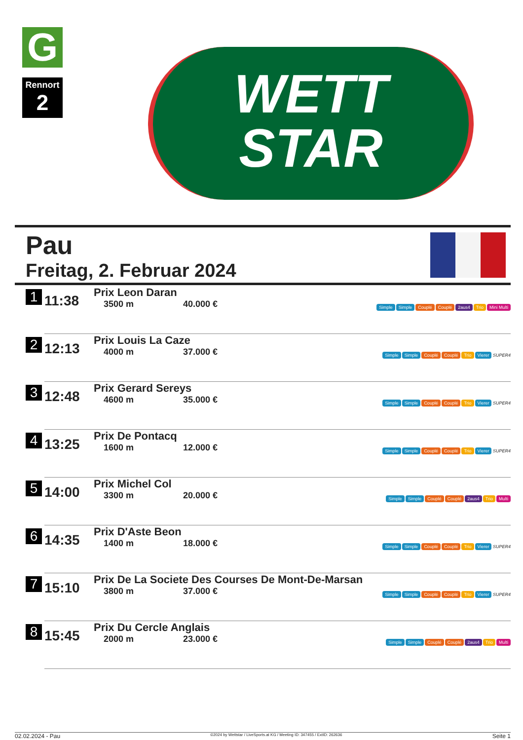G
Rennort
2
WETT
STAR
Pau
Freitag, 2. Februar 2024
| 1 | 11:38 | Prix Leon Daran 3500 m 40.000 € | Simple Simple Couplé Couplé 2aus4 Trio Mini Multi |
| 2 | 12:13 | Prix Louis La Caze 4000 m 37.000 € | Simple Simple Couplé Couplé Trio Vierer SUPER4 |
| 3 | 12:48 | Prix Gerard Sereys 4600 m 35.000 € | Simple Simple Couplé Couplé Trio Vierer SUPER4 |
| 4 | 13:25 | Prix De Pontacq 1600 m 12.000 € | Simple Simple Couplé Couplé Trio Vierer SUPER4 |
| 5 | 14:00 | Prix Michel Col 3300 m 20.000 € | Simple Simple Couplé Couplé 2aus4 Trio Multi |
| 6 | 14:35 | Prix D'Aste Beon 1400 m 18.000 € | Simple Simple Couplé Couplé Trio Vierer SUPER4 |
| 7 | 15:10 | Prix De La Societe Des Courses De Mont-De-Marsan 3800 m 37.000 € | Simple Simple Couplé Couplé Trio Vierer SUPER4 |
| 8 | 15:45 | Prix Du Cercle Anglais 2000 m 23.000 € | Simple Simple Couplé Couplé 2aus4 Trio Multi |
02.02.2024 - Pau ©2024 by Wettstar / LiveSports.at KG / Meeting ID: 347455 / ExtID: 262636 Seite 1